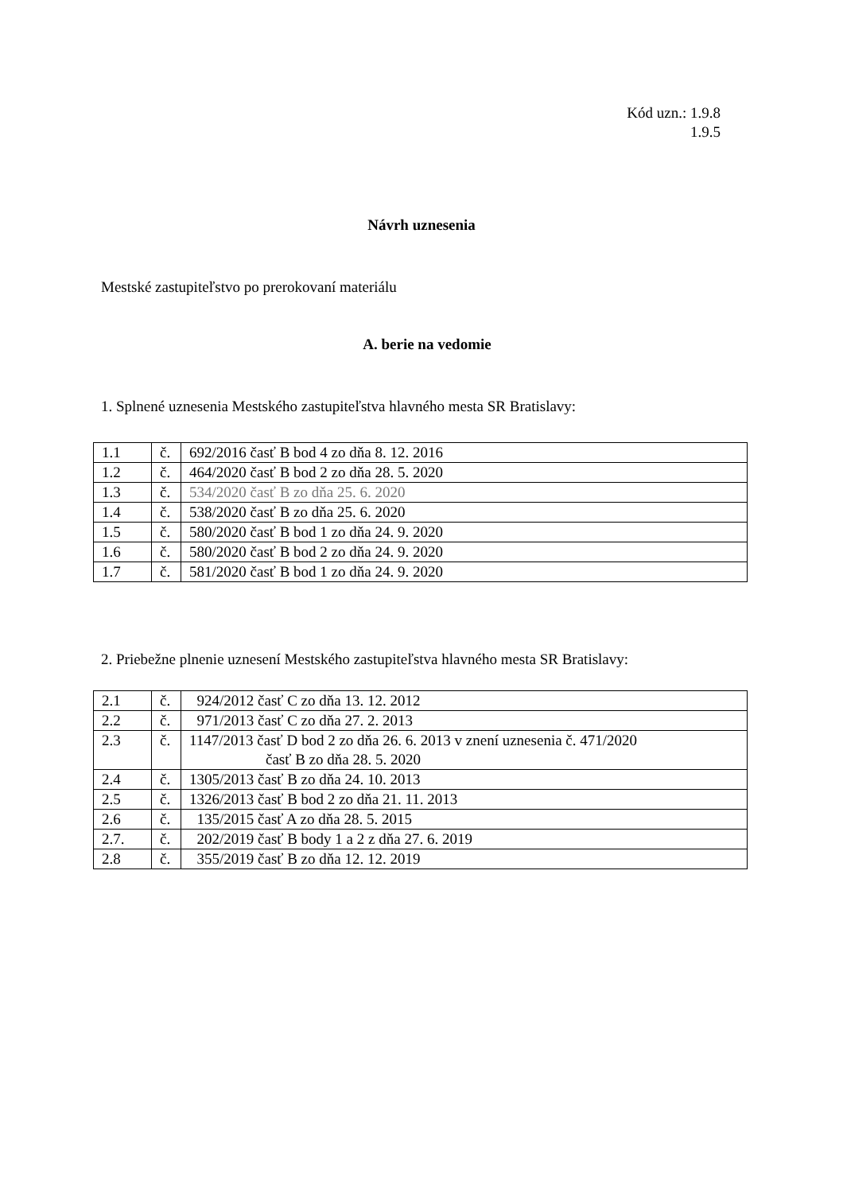Kód uzn.: 1.9.8
1.9.5
Návrh uznesenia
Mestské zastupiteľstvo po prerokovaní materiálu
A. berie na vedomie
1. Splnené uznesenia Mestského zastupiteľstva hlavného mesta SR Bratislavy:
| 1.1 | č. | 692/2016 časť B bod 4 zo dňa 8. 12. 2016 |
| 1.2 | č. | 464/2020 časť B bod 2 zo dňa 28. 5. 2020 |
| 1.3 | č. | 534/2020 časť B zo dňa 25. 6. 2020 |
| 1.4 | č. | 538/2020 časť B zo dňa 25. 6. 2020 |
| 1.5 | č. | 580/2020 časť B bod 1 zo dňa 24. 9. 2020 |
| 1.6 | č. | 580/2020 časť B bod 2 zo dňa 24. 9. 2020 |
| 1.7 | č. | 581/2020 časť B bod 1 zo dňa 24. 9. 2020 |
2. Priebežne plnenie uznesení Mestského zastupiteľstva hlavného mesta SR Bratislavy:
| 2.1 | č. | 924/2012 časť C zo dňa 13. 12. 2012 |
| 2.2 | č. | 971/2013 časť C zo dňa 27. 2. 2013 |
| 2.3 | č. | 1147/2013 časť D bod 2 zo dňa 26. 6. 2013 v znení uznesenia č. 471/2020 časť B zo dňa 28. 5. 2020 |
| 2.4 | č. | 1305/2013 časť B zo dňa 24. 10. 2013 |
| 2.5 | č. | 1326/2013 časť B bod 2 zo dňa 21. 11. 2013 |
| 2.6 | č. | 135/2015 časť A zo dňa 28. 5. 2015 |
| 2.7. | č. | 202/2019 časť B body 1 a 2 z dňa 27. 6. 2019 |
| 2.8 | č. | 355/2019 časť B zo dňa 12. 12. 2019 |